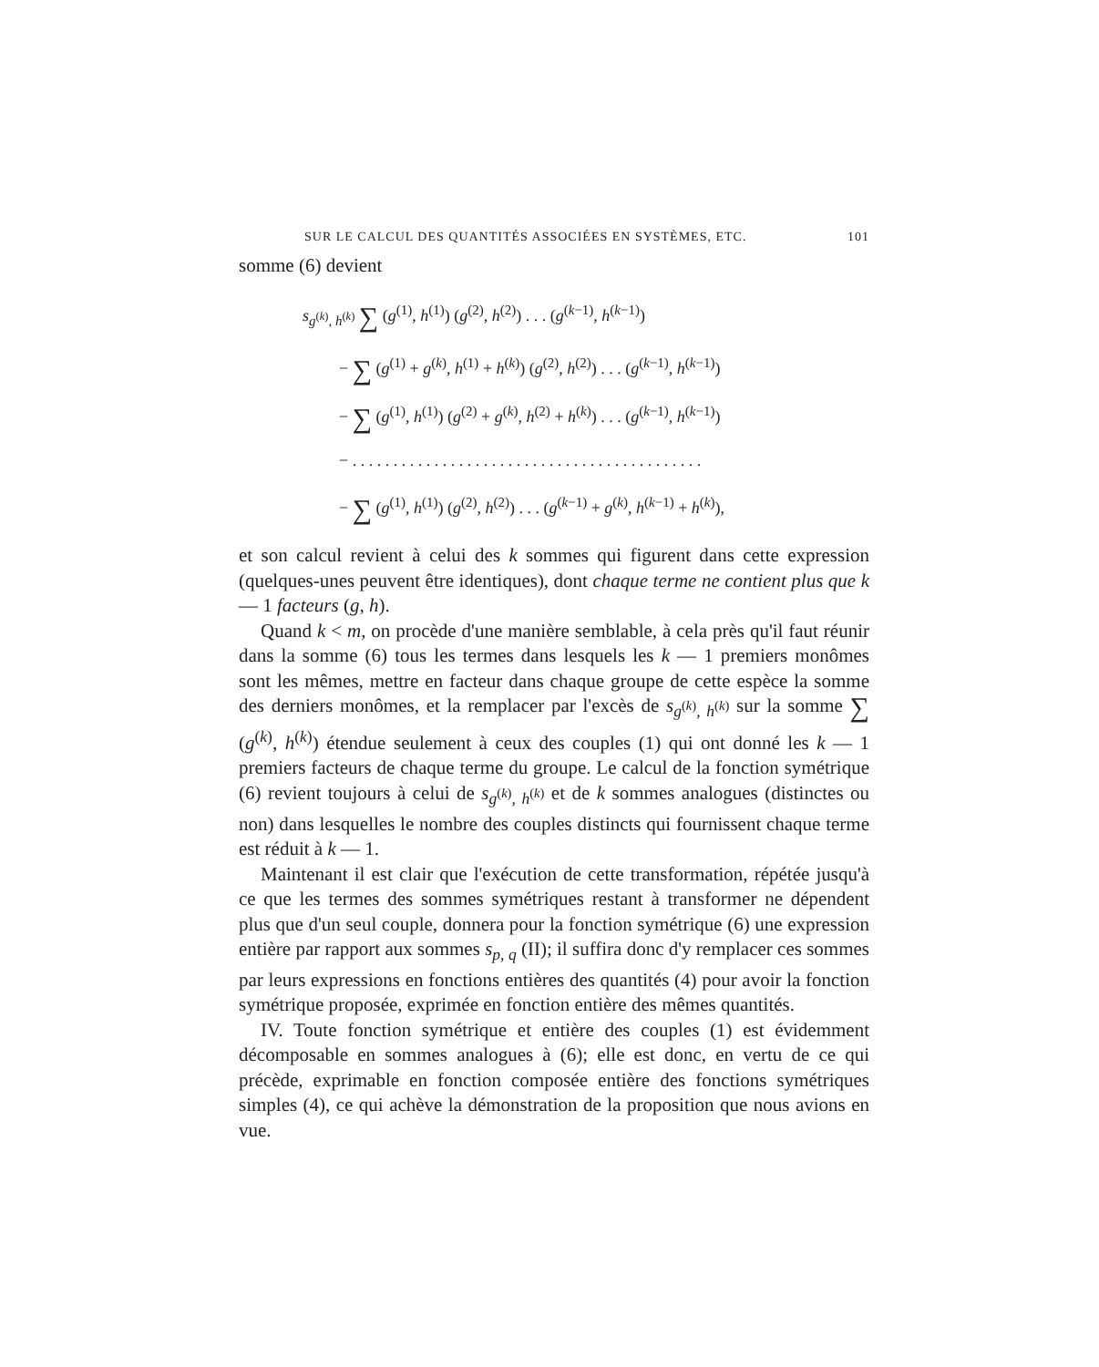SUR LE CALCUL DES QUANTITÉS ASSOCIÉES EN SYSTÈMES, ETC. 101
somme (6) devient
s<sub>g<sup>(k)</sup>, h<sup>(k)</sup></sub> ∑ (g<sup>(1)</sup>, h<sup>(1)</sup>) (g<sup>(2)</sup>, h<sup>(2)</sup>) . . . (g<sup>(k−1)</sup>, h<sup>(k−1)</sup>)
− ∑ (g<sup>(1)</sup> + g<sup>(k)</sup>, h<sup>(1)</sup> + h<sup>(k)</sup>) (g<sup>(2)</sup>, h<sup>(2)</sup>) . . . (g<sup>(k−1)</sup>, h<sup>(k−1)</sup>)
− ∑ (g<sup>(1)</sup>, h<sup>(1)</sup>) (g<sup>(2)</sup> + g<sup>(k)</sup>, h<sup>(2)</sup> + h<sup>(k)</sup>) . . . (g<sup>(k−1)</sup>, h<sup>(k−1)</sup>)
− . . . . . . . . . . . . . . . . . . . . . . . . . . . . . . . . . . . . . . . . . . .
− ∑ (g<sup>(1)</sup>, h<sup>(1)</sup>) (g<sup>(2)</sup>, h<sup>(2)</sup>) . . . (g<sup>(k−1)</sup> + g<sup>(k)</sup>, h<sup>(k−1)</sup> + h<sup>(k)</sup>),
et son calcul revient à celui des k sommes qui figurent dans cette expression (quelques-unes peuvent être identiques), dont chaque terme ne contient plus que k — 1 facteurs (g, h).
Quand k < m, on procède d'une manière semblable, à cela près qu'il faut réunir dans la somme (6) tous les termes dans lesquels les k — 1 premiers monômes sont les mêmes, mettre en facteur dans chaque groupe de cette espèce la somme des derniers monômes, et la remplacer par l'excès de s<sub>g<sup>(k)</sup>, h<sup>(k)</sup></sub> sur la somme ∑ (g<sup>(k)</sup>, h<sup>(k)</sup>) étendue seulement à ceux des couples (1) qui ont donné les k — 1 premiers facteurs de chaque terme du groupe. Le calcul de la fonction symétrique (6) revient toujours à celui de s<sub>g<sup>(k)</sup>, h<sup>(k)</sup></sub> et de k sommes analogues (distinctes ou non) dans lesquelles le nombre des couples distincts qui fournissent chaque terme est réduit à k — 1.
Maintenant il est clair que l'exécution de cette transformation, répétée jusqu'à ce que les termes des sommes symétriques restant à transformer ne dépendent plus que d'un seul couple, donnera pour la fonction symétrique (6) une expression entière par rapport aux sommes s<sub>p, q</sub> (II); il suffira donc d'y remplacer ces sommes par leurs expressions en fonctions entières des quantités (4) pour avoir la fonction symétrique proposée, exprimée en fonction entière des mêmes quantités.
IV. Toute fonction symétrique et entière des couples (1) est évidemment décomposable en sommes analogues à (6); elle est donc, en vertu de ce qui précède, exprimable en fonction composée entière des fonctions symétriques simples (4), ce qui achève la démonstration de la proposition que nous avions en vue.